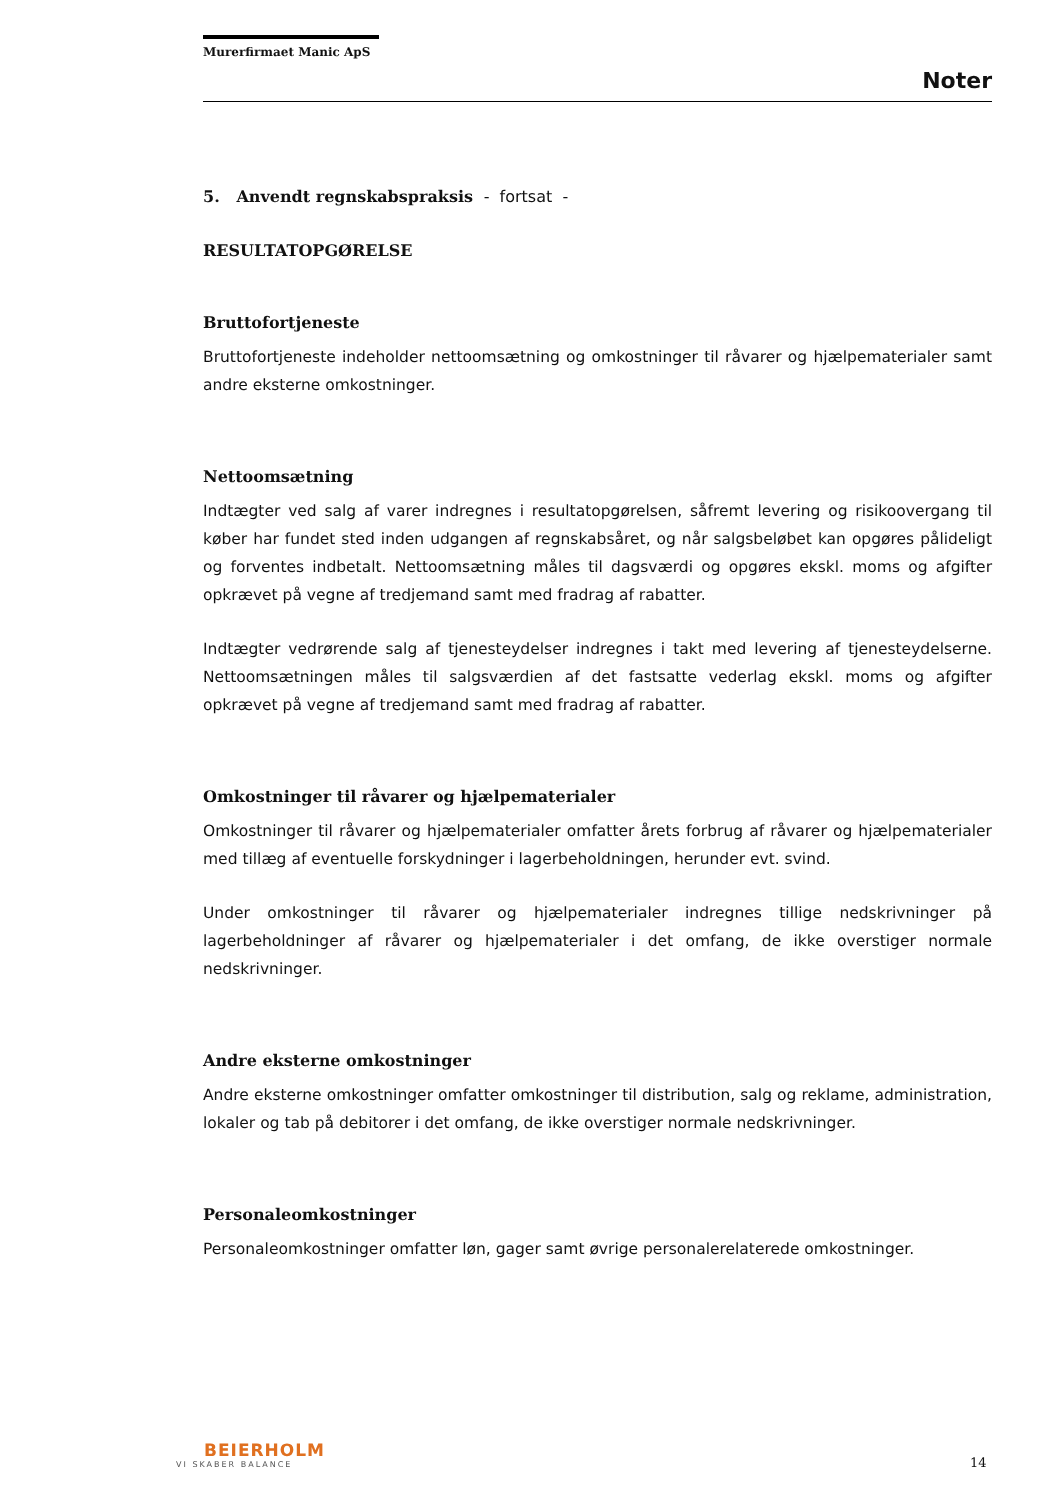Murerfirmaet Manic ApS
Noter
5. Anvendt regnskabspraksis - fortsat -
RESULTATOPGØRELSE
Bruttofortjeneste
Bruttofortjeneste indeholder nettoomsætning og omkostninger til råvarer og hjælpematerialer samt andre eksterne omkostninger.
Nettoomsætning
Indtægter ved salg af varer indregnes i resultatopgørelsen, såfremt levering og risikoovergang til køber har fundet sted inden udgangen af regnskabsåret, og når salgsbeløbet kan opgøres pålideligt og forventes indbetalt. Nettoomsætning måles til dagsværdi og opgøres ekskl. moms og afgifter opkrævet på vegne af tredjemand samt med fradrag af rabatter.
Indtægter vedrørende salg af tjenesteydelser indregnes i takt med levering af tjenesteydelserne. Nettoomsætningen måles til salgsværdien af det fastsatte vederlag ekskl. moms og afgifter opkrævet på vegne af tredjemand samt med fradrag af rabatter.
Omkostninger til råvarer og hjælpematerialer
Omkostninger til råvarer og hjælpematerialer omfatter årets forbrug af råvarer og hjælpematerialer med tillæg af eventuelle forskydninger i lagerbeholdningen, herunder evt. svind.
Under omkostninger til råvarer og hjælpematerialer indregnes tillige nedskrivninger på lagerbeholdninger af råvarer og hjælpematerialer i det omfang, de ikke overstiger normale nedskrivninger.
Andre eksterne omkostninger
Andre eksterne omkostninger omfatter omkostninger til distribution, salg og reklame, administration, lokaler og tab på debitorer i det omfang, de ikke overstiger normale nedskrivninger.
Personaleomkostninger
Personaleomkostninger omfatter løn, gager samt øvrige personalerelaterede omkostninger.
BEIERHOLM
VI SKABER BALANCE
14